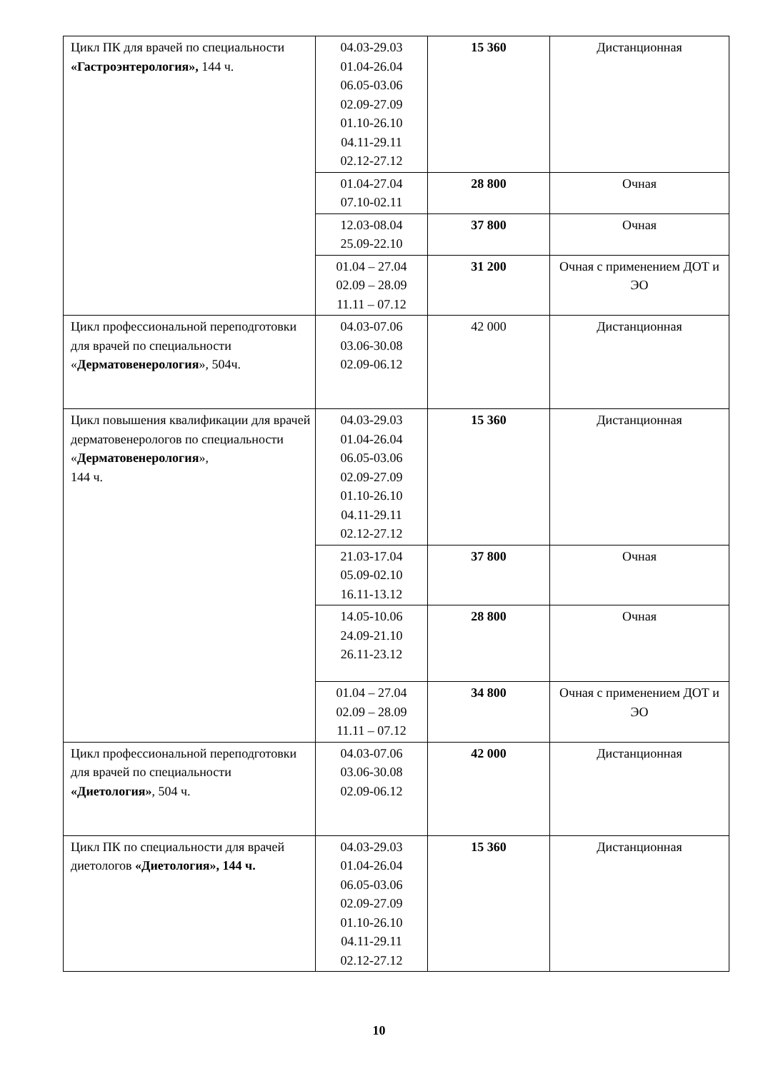| Цикл ПК для врачей по специальности «Гастроэнтерология», 144 ч. | 04.03-29.03 01.04-26.04 06.05-03.06 02.09-27.09 01.10-26.10 04.11-29.11 02.12-27.12 | 15 360 | Дистанционная |
| | 01.04-27.04 07.10-02.11 | 28 800 | Очная |
| | 12.03-08.04 25.09-22.10 | 37 800 | Очная |
| | 01.04 – 27.04 02.09 – 28.09 11.11 – 07.12 | 31 200 | Очная с применением ДОТ и ЭО |
| Цикл профессиональной переподготовки для врачей по специальности « Дерматовенерология », 504ч. | 04.03-07.06 03.06-30.08 02.09-06.12 | 42 000 | Дистанционная |
| Цикл повышения квалификации для врачей дерматовенерологов по специальности « Дерматовенерология », 144 ч. | 04.03-29.03 01.04-26.04 06.05-03.06 02.09-27.09 01.10-26.10 04.11-29.11 02.12-27.12 | 15 360 | Дистанционная |
| | 21.03-17.04 05.09-02.10 16.11-13.12 | 37 800 | Очная |
| | 14.05-10.06 24.09-21.10 26.11-23.12 | 28 800 | Очная |
| | 01.04 – 27.04 02.09 – 28.09 11.11 – 07.12 | 34 800 | Очная с применением ДОТ и ЭО |
| Цикл профессиональной переподготовки для врачей по специальности «Диетология» , 504 ч. | 04.03-07.06 03.06-30.08 02.09-06.12 | 42 000 | Дистанционная |
| Цикл ПК по специальности для врачей диетологов «Диетология», 144 ч. | 04.03-29.03 01.04-26.04 06.05-03.06 02.09-27.09 01.10-26.10 04.11-29.11 02.12-27.12 | 15 360 | Дистанционная |
10